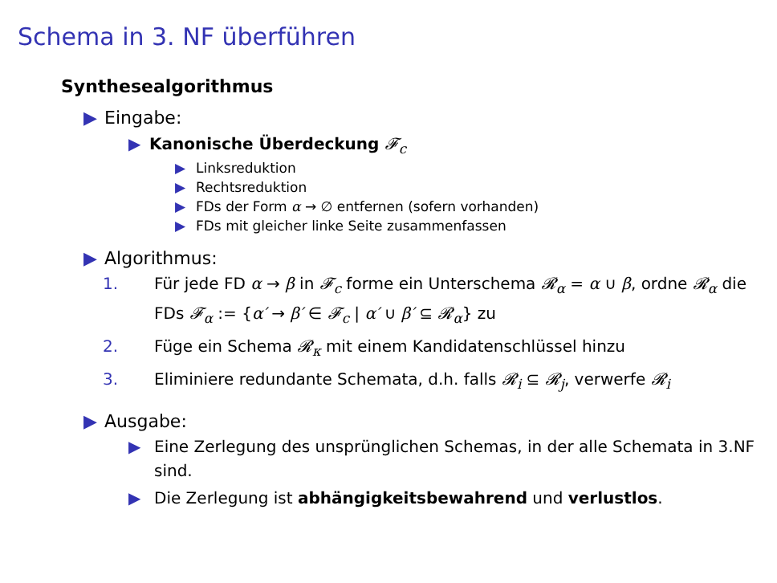Schema in 3. NF überführen
Synthesealgorithmus
▶ Eingabe:
▶ Kanonische Überdeckung 𝓕<sub>c</sub>
▶ Linksreduktion
▶ Rechtsreduktion
▶ FDs der Form α → ∅ entfernen (sofern vorhanden)
▶ FDs mit gleicher linke Seite zusammenfassen
▶ Algorithmus:
1. Für jede FD α → β in 𝓕<sub>c</sub> forme ein Unterschema 𝓡<sub>α</sub> = α ∪ β, ordne 𝓡<sub>α</sub> die FDs 𝓕<sub>α</sub> := {α′ → β′ ∈ 𝓕<sub>c</sub> | α′ ∪ β′ ⊆ 𝓡<sub>α</sub>} zu
2. Füge ein Schema 𝓡<sub>κ</sub> mit einem Kandidatenschlüssel hinzu
3. Eliminiere redundante Schemata, d.h. falls 𝓡<sub>i</sub> ⊆ 𝓡<sub>j</sub>, verwerfe 𝓡<sub>i</sub>
▶ Ausgabe:
▶ Eine Zerlegung des unsprünglichen Schemas, in der alle Schemata in 3.NF sind.
▶ Die Zerlegung ist abhängigkeitsbewahrend und verlustlos.